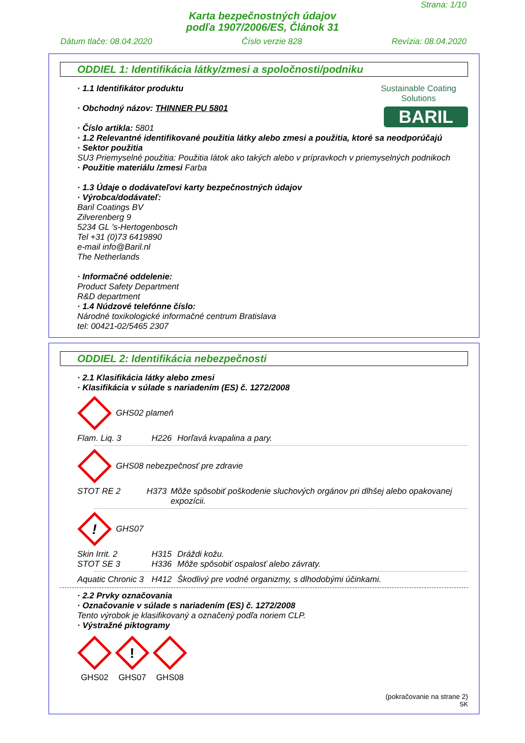Strana: 1/10
Karta bezpečnostných údajov
podľa 1907/2006/ES, Článok 31
Dátum tlače: 08.04.2020 Číslo verzie 828 Revízia: 08.04.2020
ODDIEL 1: Identifikácia látky/zmesi a spoločnosti/podniku
Sustainable Coating Solutions
BARIL
· 1.1 Identifikátor produktu
· Obchodný názov: THINNER PU 5801
· Číslo artikla: 5801
· 1.2 Relevantné identifikované použitia látky alebo zmesi a použitia, ktoré sa neodporúčajú
· Sektor použitia
SU3 Priemyselné použitia: Použitia látok ako takých alebo v prípravkoch v priemyselných podnikoch
· Použitie materiálu /zmesi Farba
· 1.3 Údaje o dodávateľovi karty bezpečnostných údajov
· Výrobca/dodávateľ:
Baril Coatings BV
Zilverenberg 9
5234 GL 's-Hertogenbosch
Tel +31 (0)73 6419890
e-mail info@Baril.nl
The Netherlands
· Informačné oddelenie:
Product Safety Department
R&D department
· 1.4 Núdzové telefónne číslo:
Národné toxikologické informačné centrum Bratislava
tel: 00421-02/5465 2307
ODDIEL 2: Identifikácia nebezpečnosti
· 2.1 Klasifikácia látky alebo zmesi
· Klasifikácia v súlade s nariadením (ES) č. 1272/2008
GHS02 plameň
Flam. Liq. 3 H226 Horľavá kvapalina a pary.
GHS08 nebezpečnosť pre zdravie
STOT RE 2 H373 Môže spôsobiť poškodenie sluchových orgánov pri dlhšej alebo opakovanej expozícii.
!
GHS07
Skin Irrit. 2 H315 Dráždi kožu.
STOT SE 3 H336 Môže spôsobiť ospalosť alebo závraty.
Aquatic Chronic 3 H412 Škodlivý pre vodné organizmy, s dlhodobými účinkami.
· 2.2 Prvky označovania
· Označovanie v súlade s nariadením (ES) č. 1272/2008
Tento výrobok je klasifikovaný a označený podľa noriem CLP.
· Výstražné piktogramy
GHS02
!
GHS07
GHS08
(pokračovanie na strane 2)
SK